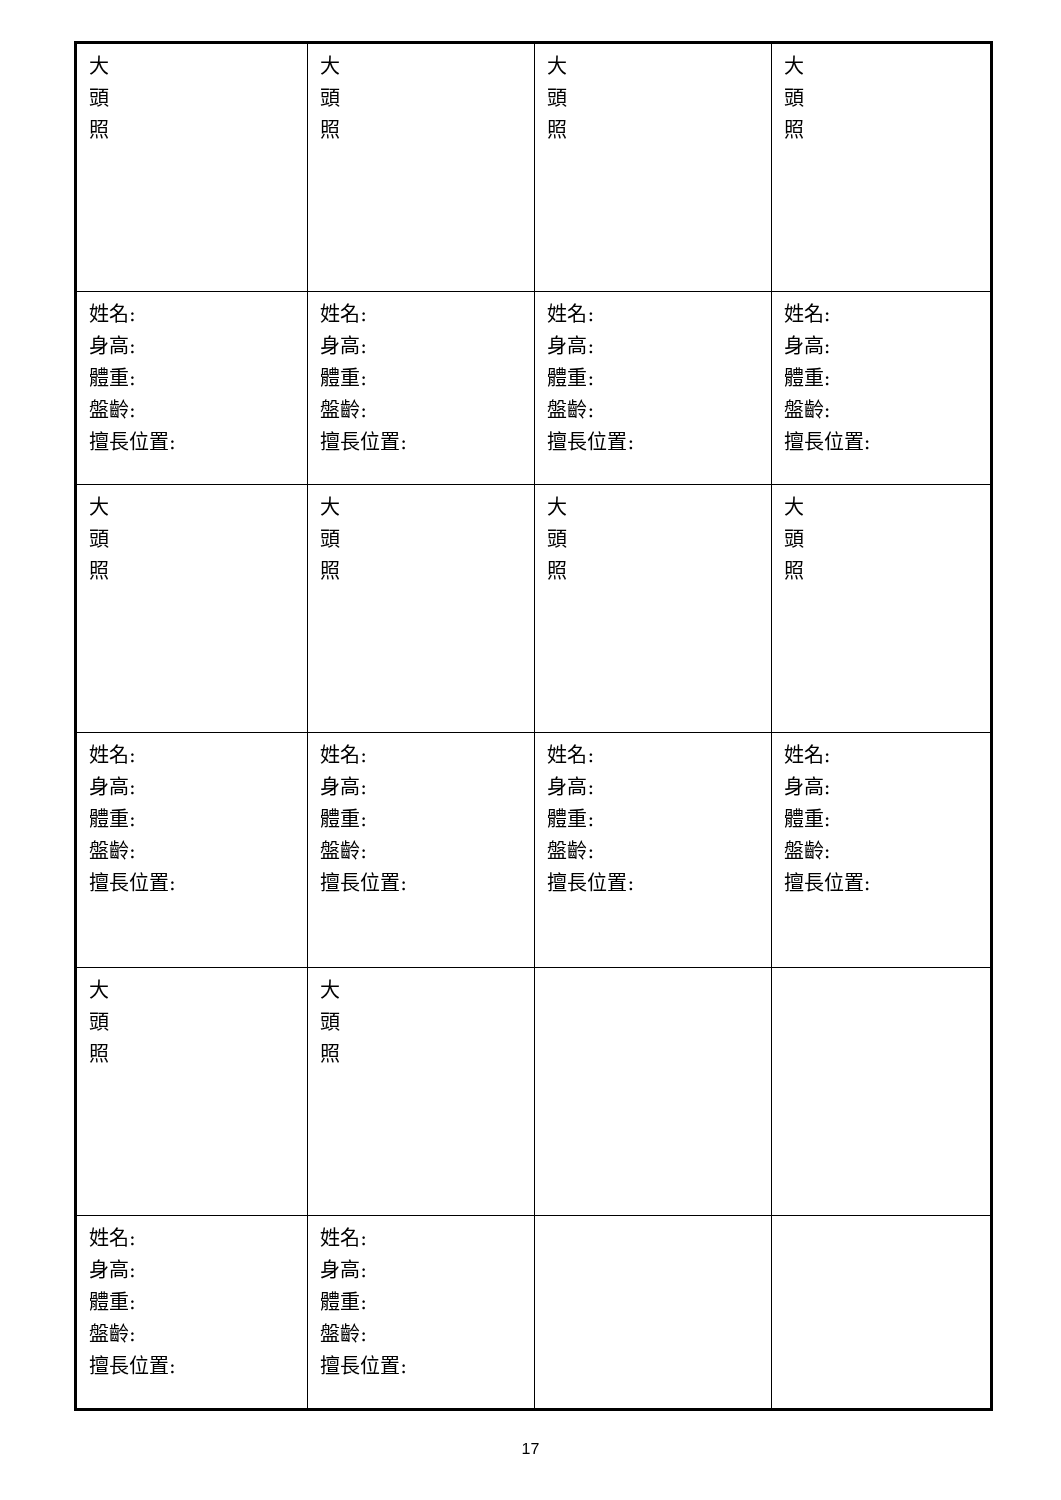| 大 頭 照 | 大 頭 照 | 大 頭 照 | 大 頭 照 |
| 姓名: 身高: 體重: 盤齡: 擅長位置: | 姓名: 身高: 體重: 盤齡: 擅長位置: | 姓名: 身高: 體重: 盤齡: 擅長位置: | 姓名: 身高: 體重: 盤齡: 擅長位置: |
| 大 頭 照 | 大 頭 照 | 大 頭 照 | 大 頭 照 |
| 姓名: 身高: 體重: 盤齡: 擅長位置: | 姓名: 身高: 體重: 盤齡: 擅長位置: | 姓名: 身高: 體重: 盤齡: 擅長位置: | 姓名: 身高: 體重: 盤齡: 擅長位置: |
| 大 頭 照 | 大 頭 照 | | |
| 姓名: 身高: 體重: 盤齡: 擅長位置: | 姓名: 身高: 體重: 盤齡: 擅長位置: | | |
17